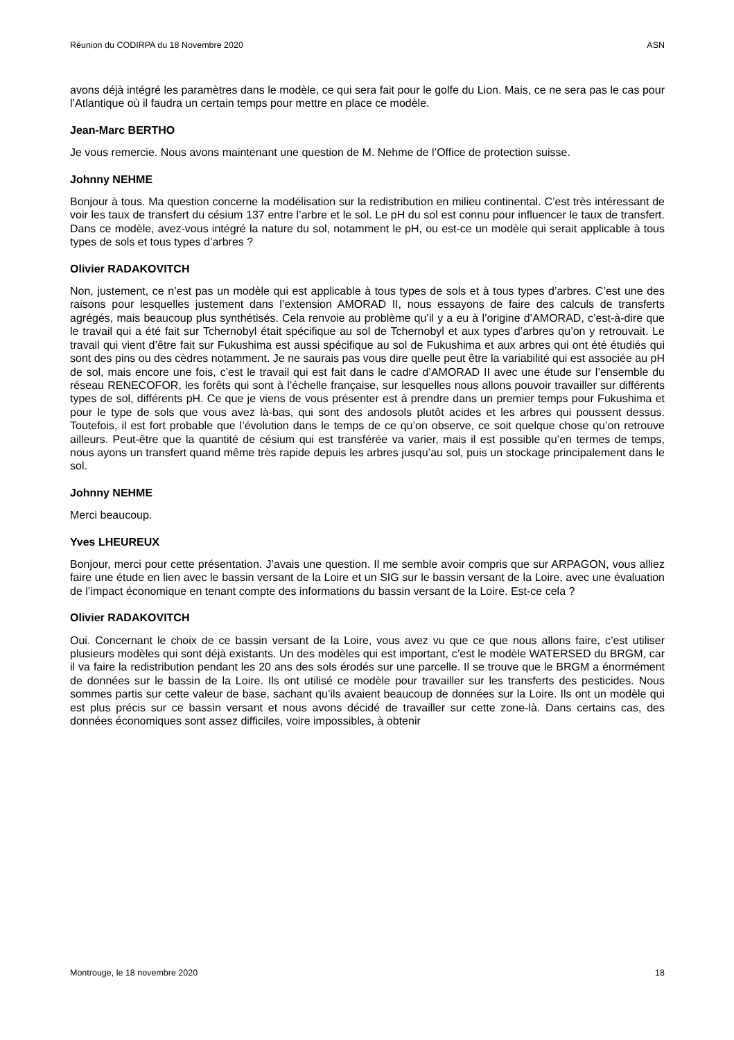Réunion du CODIRPA du 18 Novembre 2020 ASN
avons déjà intégré les paramètres dans le modèle, ce qui sera fait pour le golfe du Lion. Mais, ce ne sera pas le cas pour l’Atlantique où il faudra un certain temps pour mettre en place ce modèle.
Jean-Marc BERTHO
Je vous remercie. Nous avons maintenant une question de M. Nehme de l’Office de protection suisse.
Johnny NEHME
Bonjour à tous. Ma question concerne la modélisation sur la redistribution en milieu continental. C’est très intéressant de voir les taux de transfert du césium 137 entre l’arbre et le sol. Le pH du sol est connu pour influencer le taux de transfert. Dans ce modèle, avez-vous intégré la nature du sol, notamment le pH, ou est-ce un modèle qui serait applicable à tous types de sols et tous types d’arbres ?
Olivier RADAKOVITCH
Non, justement, ce n’est pas un modèle qui est applicable à tous types de sols et à tous types d’arbres. C’est une des raisons pour lesquelles justement dans l’extension AMORAD II, nous essayons de faire des calculs de transferts agrégés, mais beaucoup plus synthétisés. Cela renvoie au problème qu’il y a eu à l’origine d’AMORAD, c’est-à-dire que le travail qui a été fait sur Tchernobyl était spécifique au sol de Tchernobyl et aux types d’arbres qu’on y retrouvait. Le travail qui vient d’être fait sur Fukushima est aussi spécifique au sol de Fukushima et aux arbres qui ont été étudiés qui sont des pins ou des cèdres notamment. Je ne saurais pas vous dire quelle peut être la variabilité qui est associée au pH de sol, mais encore une fois, c’est le travail qui est fait dans le cadre d’AMORAD II avec une étude sur l’ensemble du réseau RENECOFOR, les forêts qui sont à l’échelle française, sur lesquelles nous allons pouvoir travailler sur différents types de sol, différents pH. Ce que je viens de vous présenter est à prendre dans un premier temps pour Fukushima et pour le type de sols que vous avez là-bas, qui sont des andosols plutôt acides et les arbres qui poussent dessus. Toutefois, il est fort probable que l’évolution dans le temps de ce qu’on observe, ce soit quelque chose qu’on retrouve ailleurs. Peut-être que la quantité de césium qui est transférée va varier, mais il est possible qu’en termes de temps, nous ayons un transfert quand même très rapide depuis les arbres jusqu’au sol, puis un stockage principalement dans le sol.
Johnny NEHME
Merci beaucoup.
Yves LHEUREUX
Bonjour, merci pour cette présentation. J’avais une question. Il me semble avoir compris que sur ARPAGON, vous alliez faire une étude en lien avec le bassin versant de la Loire et un SIG sur le bassin versant de la Loire, avec une évaluation de l’impact économique en tenant compte des informations du bassin versant de la Loire. Est-ce cela ?
Olivier RADAKOVITCH
Oui. Concernant le choix de ce bassin versant de la Loire, vous avez vu que ce que nous allons faire, c’est utiliser plusieurs modèles qui sont déjà existants. Un des modèles qui est important, c’est le modèle WATERSED du BRGM, car il va faire la redistribution pendant les 20 ans des sols érodés sur une parcelle. Il se trouve que le BRGM a énormément de données sur le bassin de la Loire. Ils ont utilisé ce modèle pour travailler sur les transferts des pesticides. Nous sommes partis sur cette valeur de base, sachant qu’ils avaient beaucoup de données sur la Loire. Ils ont un modèle qui est plus précis sur ce bassin versant et nous avons décidé de travailler sur cette zone-là. Dans certains cas, des données économiques sont assez difficiles, voire impossibles, à obtenir
Montrouge, le 18 novembre 2020 18